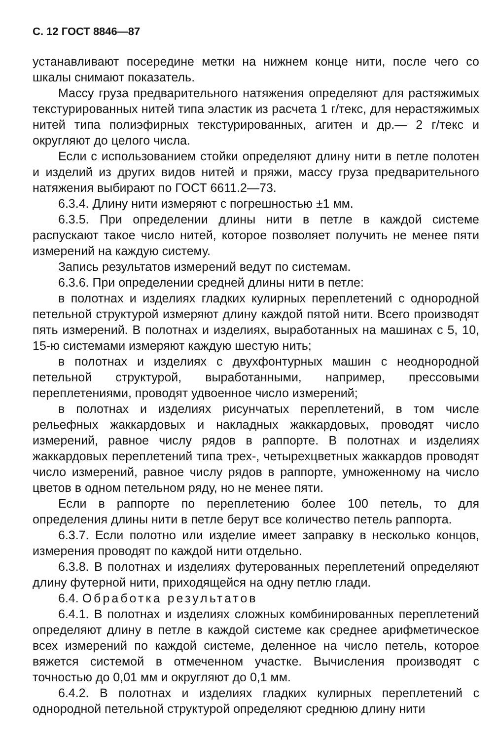С. 12 ГОСТ 8846—87
устанавливают посередине метки на нижнем конце нити, после чего со шкалы снимают показатель.
Массу груза предварительного натяжения определяют для растяжимых текстурированных нитей типа эластик из расчета 1 г/текс, для нерастяжимых нитей типа полиэфирных текстурированных, агитен и др.— 2 г/текс и округляют до целого числа.
Если с использованием стойки определяют длину нити в петле полотен и изделий из других видов нитей и пряжи, массу груза предварительного натяжения выбирают по ГОСТ 6611.2—73.
6.3.4. Длину нити измеряют с погрешностью ±1 мм.
6.3.5. При определении длины нити в петле в каждой системе распускают такое число нитей, которое позволяет получить не менее пяти измерений на каждую систему.
Запись результатов измерений ведут по системам.
6.3.6. При определении средней длины нити в петле:
в полотнах и изделиях гладких кулирных переплетений с однородной петельной структурой измеряют длину каждой пятой нити. Всего производят пять измерений. В полотнах и изделиях, выработанных на машинах с 5, 10, 15-ю системами измеряют каждую шестую нить;
в полотнах и изделиях с двухфонтурных машин с неоднородной петельной структурой, выработанными, например, прессовыми переплетениями, проводят удвоенное число измерений;
в полотнах и изделиях рисунчатых переплетений, в том числе рельефных жаккардовых и накладных жаккардовых, проводят число измерений, равное числу рядов в раппорте. В полотнах и изделиях жаккардовых переплетений типа трех-, четырехцветных жаккардов проводят число измерений, равное числу рядов в раппорте, умноженному на число цветов в одном петельном ряду, но не менее пяти.
Если в раппорте по переплетению более 100 петель, то для определения длины нити в петле берут все количество петель раппорта.
6.3.7. Если полотно или изделие имеет заправку в несколько концов, измерения проводят по каждой нити отдельно.
6.3.8. В полотнах и изделиях футерованных переплетений определяют длину футерной нити, приходящейся на одну петлю глади.
6.4. Обработка результатов
6.4.1. В полотнах и изделиях сложных комбинированных переплетений определяют длину в петле в каждой системе как среднее арифметическое всех измерений по каждой системе, деленное на число петель, которое вяжется системой в отмеченном участке. Вычисления производят с точностью до 0,01 мм и округляют до 0,1 мм.
6.4.2. В полотнах и изделиях гладких кулирных переплетений с однородной петельной структурой определяют среднюю длину нити